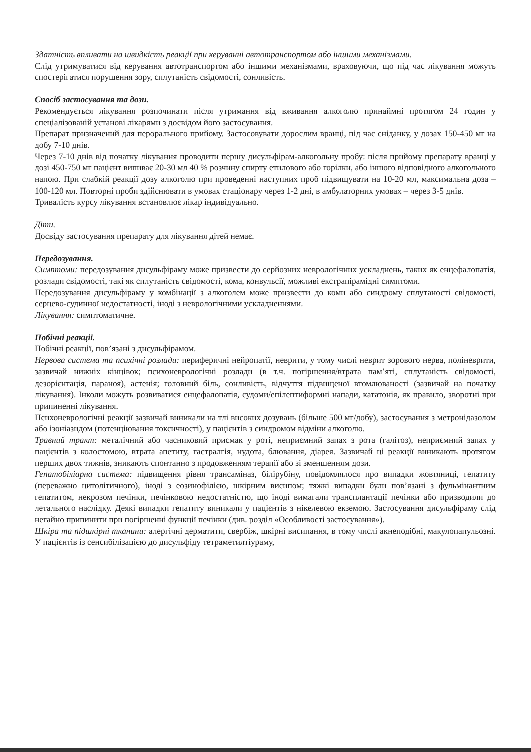Здатність впливати на швидкість реакції при керуванні автотранспортом або іншими механізмами.
Слід утримуватися від керування автотранспортом або іншими механізмами, враховуючи, що під час лікування можуть спостерігатися порушення зору, сплутаність свідомості, сонливість.
Спосіб застосування та дози.
Рекомендується лікування розпочинати після утримання від вживання алкоголю принаймні протягом 24 годин у спеціалізованій установі лікарями з досвідом його застосування.
Препарат призначений для перорального прийому. Застосовувати дорослим вранці, під час сніданку, у дозах 150-450 мг на добу 7-10 днів.
Через 7-10 днів від початку лікування проводити першу дисульфірам-алкогольну пробу: після прийому препарату вранці у дозі 450-750 мг пацієнт випиває 20-30 мл 40 % розчину спирту етилового або горілки, або іншого відповідного алкогольного напою. При слабкій реакції дозу алкоголю при проведенні наступних проб підвищувати на 10-20 мл, максимальна доза – 100-120 мл. Повторні проби здійснювати в умовах стаціонару через 1-2 дні, в амбулаторних умовах – через 3-5 днів.
Тривалість курсу лікування встановлює лікар індивідуально.
Діти.
Досвіду застосування препарату для лікування дітей немає.
Передозування.
Симптоми: передозування дисульфіраму може призвести до серйозних неврологічних ускладнень, таких як енцефалопатія, розлади свідомості, такі як сплутаність свідомості, кома, конвульсії, можливі екстрапірамідні симптоми.
Передозування дисульфіраму у комбінації з алкоголем може призвести до коми або синдрому сплутаності свідомості, серцево-судинної недостатності, іноді з неврологічними ускладненнями.
Лікування: симптоматичне.
Побічні реакції.
Побічні реакції, пов’язані з дисульфірамом.
Нервова система та психічні розлади: периферичні нейропатії, неврити, у тому числі неврит зорового нерва, поліневрити, зазвичай нижніх кінцівок; психоневрологічні розлади (в т.ч. погіршення/втрата пам’яті, сплутаність свідомості, дезорієнтація, параноя), астенія; головний біль, сонливість, відчуття підвищеної втомлюваності (зазвичай на початку лікування). Інколи можуть розвиватися енцефалопатія, судоми/епілептиформні напади, кататонія, як правило, зворотні при припиненні лікування.
Психоневрологічні реакції зазвичай виникали на тлі високих дозувань (більше 500 мг/добу), застосування з метронідазолом або ізоніазидом (потенціювання токсичності), у пацієнтів з синдромом відміни алкоголю.
Травний тракт: металічний або часниковий присмак у роті, неприємний запах з рота (галітоз), неприємний запах у пацієнтів з колостомою, втрата апетиту, гастралгія, нудота, блювання, діарея. Зазвичай ці реакції виникають протягом перших двох тижнів, зникають спонтанно з продовженням терапії або зі зменшенням дози.
Гепатобіліарна система: підвищення рівня трансаміназ, білірубіну, повідомлялося про випадки жовтяниці, гепатиту (переважно цитолітичного), іноді з еозинофілією, шкірним висипом; тяжкі випадки були пов’язані з фульмінантним гепатитом, некрозом печінки, печінковою недостатністю, що іноді вимагали трансплантації печінки або призводили до летального наслідку. Деякі випадки гепатиту виникали у пацієнтів з нікелевою екземою. Застосування дисульфіраму слід негайно припинити при погіршенні функції печінки (див. розділ «Особливості застосування»).
Шкіра та підшкірні тканини: алергічні дерматити, свербіж, шкірні висипання, в тому числі акнеподібні, макулопапульозні. У пацієнтів із сенсибілізацією до дисульфіду тетраметилтіураму,